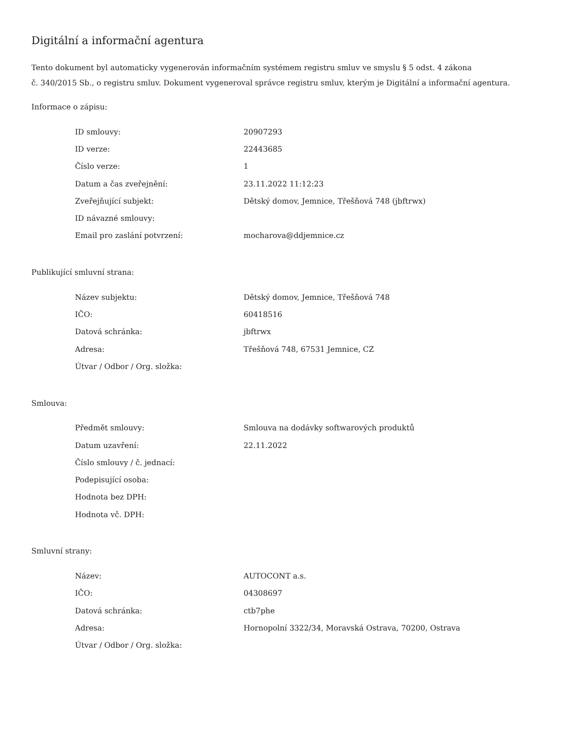Digitální a informační agentura
Tento dokument byl automaticky vygenerován informačním systémem registru smluv ve smyslu § 5 odst. 4 zákona
č. 340/2015 Sb., o registru smluv. Dokument vygeneroval správce registru smluv, kterým je Digitální a informační agentura.
Informace o zápisu:
| ID smlouvy: | 20907293 |
| ID verze: | 22443685 |
| Číslo verze: | 1 |
| Datum a čas zveřejnění: | 23.11.2022 11:12:23 |
| Zveřejňující subjekt: | Dětský domov, Jemnice, Třešňová 748 (jbftrwx) |
| ID návazné smlouvy: | |
| Email pro zaslání potvrzení: | mocharova@ddjemnice.cz |
Publikující smluvní strana:
| Název subjektu: | Dětský domov, Jemnice, Třešňová 748 |
| IČO: | 60418516 |
| Datová schránka: | jbftrwx |
| Adresa: | Třešňová 748, 67531 Jemnice, CZ |
| Útvar / Odbor / Org. složka: | |
Smlouva:
| Předmět smlouvy: | Smlouva na dodávky softwarových produktů |
| Datum uzavření: | 22.11.2022 |
| Číslo smlouvy / č. jednací: | |
| Podepisující osoba: | |
| Hodnota bez DPH: | |
| Hodnota vč. DPH: | |
Smluvní strany:
| Název: | AUTOCONT a.s. |
| IČO: | 04308697 |
| Datová schránka: | ctb7phe |
| Adresa: | Hornopolní 3322/34, Moravská Ostrava, 70200, Ostrava |
| Útvar / Odbor / Org. složka: | |